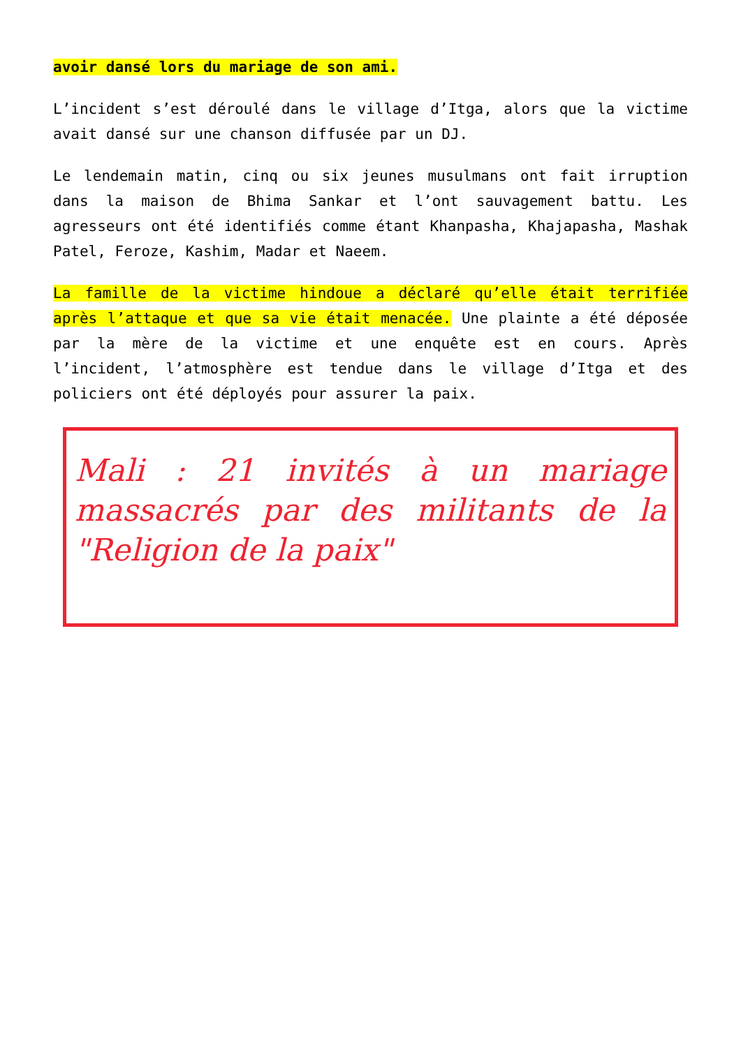avoir dansé lors du mariage de son ami.
L’incident s’est déroulé dans le village d’Itga, alors que la victime avait dansé sur une chanson diffusée par un DJ.
Le lendemain matin, cinq ou six jeunes musulmans ont fait irruption dans la maison de Bhima Sankar et l’ont sauvagement battu. Les agresseurs ont été identifiés comme étant Khanpasha, Khajapasha, Mashak Patel, Feroze, Kashim, Madar et Naeem.
La famille de la victime hindoue a déclaré qu’elle était terrifiée après l’attaque et que sa vie était menacée. Une plainte a été déposée par la mère de la victime et une enquête est en cours. Après l’incident, l’atmosphère est tendue dans le village d’Itga et des policiers ont été déployés pour assurer la paix.
Mali : 21 invités à un mariage massacrés par des militants de la "Religion de la paix"